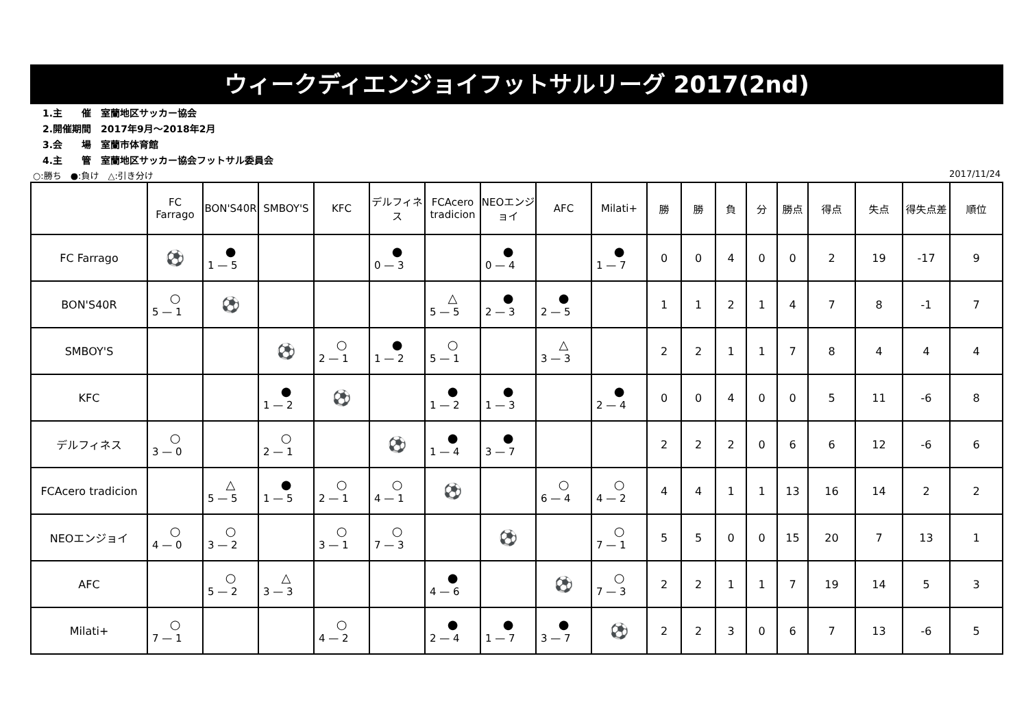ウィークディエンジョイフットサルリーグ 2017(2nd)
1.主　　催　室蘭地区サッカー協会
2.開催期間　2017年9月～2018年2月
3.会　　場　室蘭市体育館
4.主　　管　室蘭地区サッカー協会フットサル委員会
○:勝ち　●:負け　△:引き分け 2017/11/24
| | FC Farrago | BON'S40R | SMBOY'S | KFC | デルフィネス | FCAcero tradicion | NEOエンジョイ | AFC | Milati+ | 勝 | 勝 | 負 | 分 | 勝点 | 得点 | 失点 | 得失点差 | 順位 |
| --- | --- | --- | --- | --- | --- | --- | --- | --- | --- | --- | --- | --- | --- | --- | --- | --- | --- | --- |
| FC Farrago | ⚽ | ● 1 — 5 | | | ● 0 — 3 | | ● 0 — 4 | | ● 1 — 7 | 0 | 0 | 4 | 0 | 0 | 2 | 19 | -17 | 9 |
| BON'S40R | ○ 5 — 1 | ⚽ | | | | △ 5 — 5 | ● 2 — 3 | ● 2 — 5 | | 1 | 1 | 2 | 1 | 4 | 7 | 8 | -1 | 7 |
| SMBOY'S | | | ⚽ | ○ 2 — 1 | ● 1 — 2 | ○ 5 — 1 | | △ 3 — 3 | | 2 | 2 | 1 | 1 | 7 | 8 | 4 | 4 | 4 |
| KFC | | | ● 1 — 2 | ⚽ | | ● 1 — 2 | ● 1 — 3 | | ● 2 — 4 | 0 | 0 | 4 | 0 | 0 | 5 | 11 | -6 | 8 |
| デルフィネス | ○ 3 — 0 | | ○ 2 — 1 | | ⚽ | ● 1 — 4 | ● 3 — 7 | | | 2 | 2 | 2 | 0 | 6 | 6 | 12 | -6 | 6 |
| FCAcero tradicion | | △ 5 — 5 | ● 1 — 5 | ○ 2 — 1 | ○ 4 — 1 | ⚽ | | ○ 6 — 4 | ○ 4 — 2 | 4 | 4 | 1 | 1 | 13 | 16 | 14 | 2 | 2 |
| NEOエンジョイ | ○ 4 — 0 | ○ 3 — 2 | | ○ 3 — 1 | ○ 7 — 3 | | ⚽ | | ○ 7 — 1 | 5 | 5 | 0 | 0 | 15 | 20 | 7 | 13 | 1 |
| AFC | | ○ 5 — 2 | △ 3 — 3 | | | ● 4 — 6 | | ⚽ | ○ 7 — 3 | 2 | 2 | 1 | 1 | 7 | 19 | 14 | 5 | 3 |
| Milati+ | ○ 7 — 1 | | | ○ 4 — 2 | | ● 2 — 4 | ● 1 — 7 | ● 3 — 7 | ⚽ | 2 | 2 | 3 | 0 | 6 | 7 | 13 | -6 | 5 |